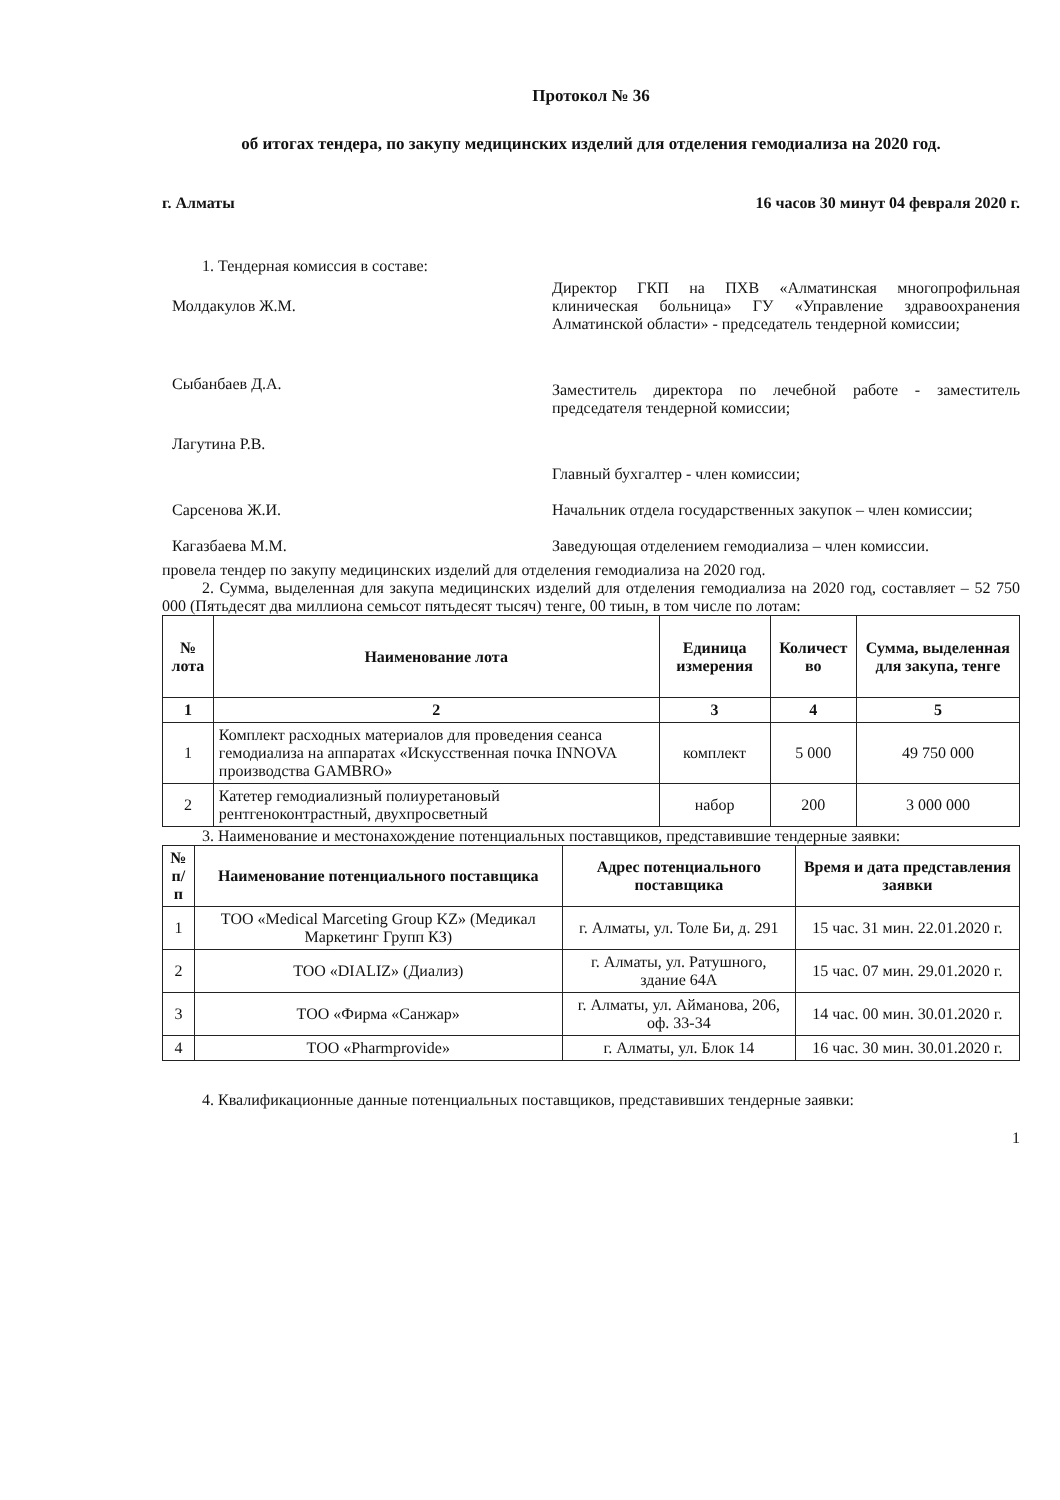Протокол № 36
об итогах тендера, по закупу медицинских изделий для отделения гемодиализа на 2020 год.
г. Алматы 16 часов 30 минут 04 февраля 2020 г.
1. Тендерная комиссия в составе:
Молдакулов Ж.М.
Директор ГКП на ПХВ «Алматинская многопрофильная клиническая больница» ГУ «Управление здравоохранения Алматинской области» - председатель тендерной комиссии;
Сыбанбаев Д.А.
Заместитель директора по лечебной работе - заместитель председателя тендерной комиссии;
Лагутина Р.В.
Главный бухгалтер - член комиссии;
Сарсенова Ж.И.
Начальник отдела государственных закупок – член комиссии;
Кагазбаева М.М.
Заведующая отделением гемодиализа – член комиссии.
провела тендер по закупу медицинских изделий для отделения гемодиализа на 2020 год.
2. Сумма, выделенная для закупа медицинских изделий для отделения гемодиализа на 2020 год, составляет – 52 750 000 (Пятьдесят два миллиона семьсот пятьдесят тысяч) тенге, 00 тиын, в том числе по лотам:
| № лота | Наименование лота | Единица измерения | Количест во | Сумма, выделенная для закупа, тенге |
| --- | --- | --- | --- | --- |
| 1 | 2 | 3 | 4 | 5 |
| 1 | Комплект расходных материалов для проведения сеанса гемодиализа на аппаратах «Искусственная почка INNOVA производства GAMBRO» | комплект | 5 000 | 49 750 000 |
| 2 | Катетер гемодиализный полиуретановый рентгеноконтрастный, двухпросветный | набор | 200 | 3 000 000 |
3. Наименование и местонахождение потенциальных поставщиков, представившие тендерные заявки:
| № п/п | Наименование потенциального поставщика | Адрес потенциального поставщика | Время и дата представления заявки |
| --- | --- | --- | --- |
| 1 | ТОО «Medical Marceting Group KZ» (Медикал Маркетинг Групп КЗ) | г. Алматы, ул. Толе Би, д. 291 | 15 час. 31 мин. 22.01.2020 г. |
| 2 | ТОО «DIALIZ» (Диализ) | г. Алматы, ул. Ратушного, здание 64А | 15 час. 07 мин. 29.01.2020 г. |
| 3 | ТОО «Фирма «Санжар» | г. Алматы, ул. Айманова, 206, оф. 33-34 | 14 час. 00 мин. 30.01.2020 г. |
| 4 | ТОО «Pharmprovide» | г. Алматы, ул. Блок 14 | 16 час. 30 мин. 30.01.2020 г. |
4. Квалификационные данные потенциальных поставщиков, представивших тендерные заявки:
1